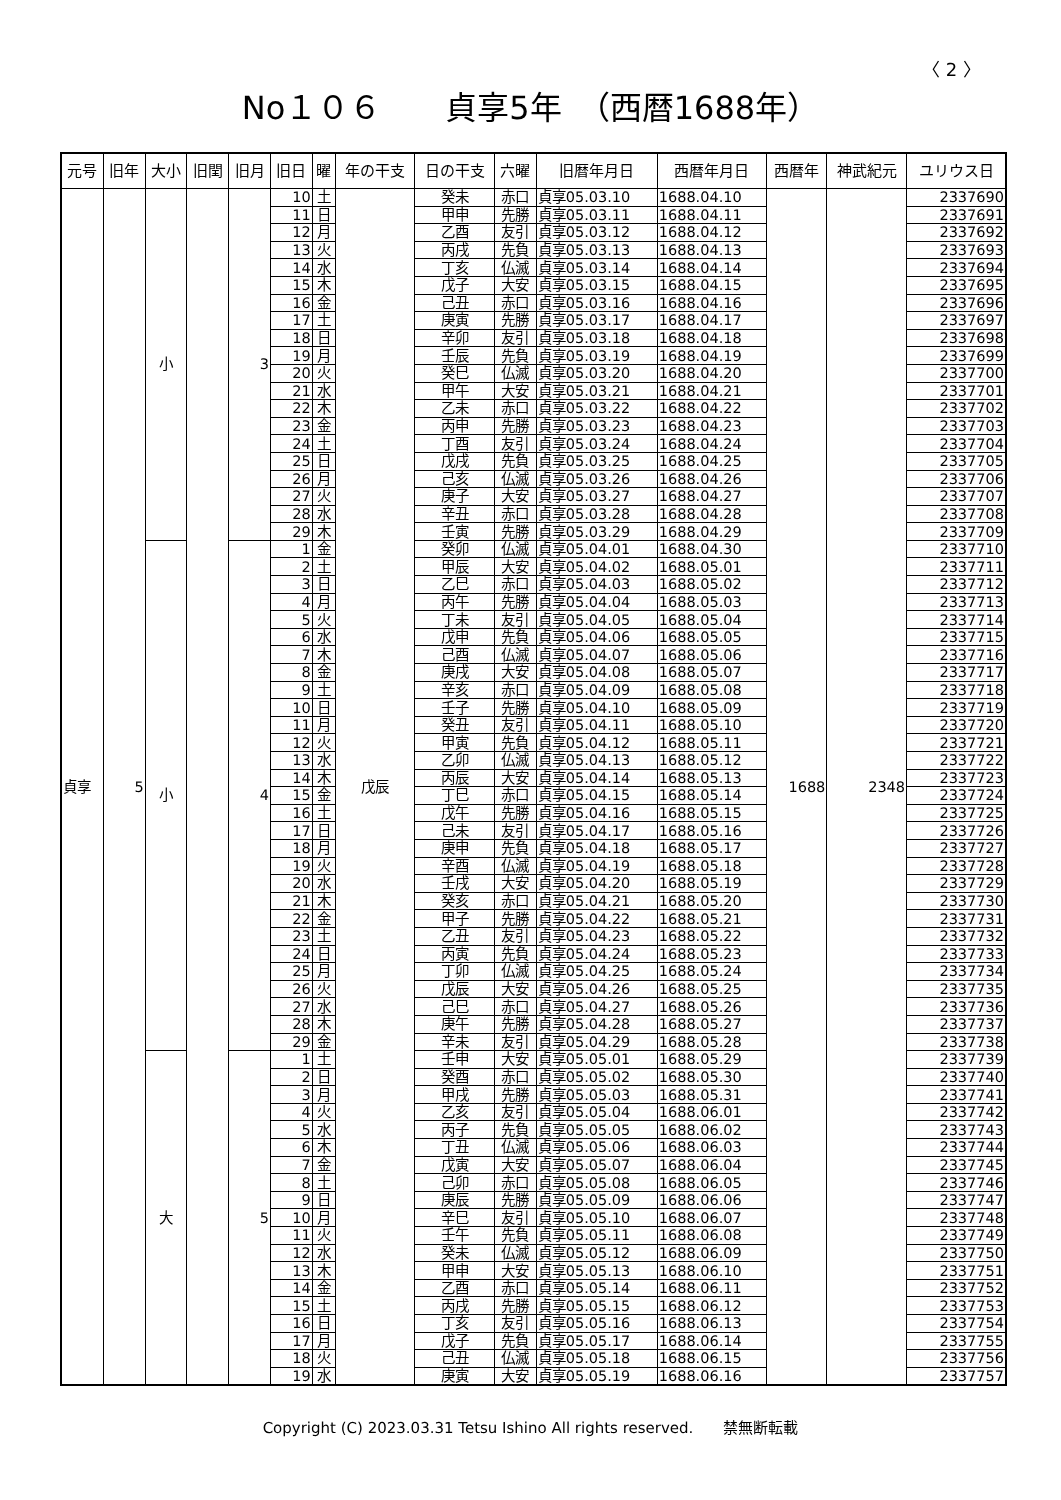〈 2 〉
No１０６　　貞享5年　（西暦1688年）
| 元号 | 旧年 | 大小 | 旧閏 | 旧月 | 旧日 | 曜 | 年の干支 | 日の干支 | 六曜 | 旧暦年月日 | 西暦年月日 | 西暦年 | 神武紀元 | ユリウス日 |
| --- | --- | --- | --- | --- | --- | --- | --- | --- | --- | --- | --- | --- | --- | --- |
| 貞享 | 5 | 小 | | 3 | 10 | 土 | 戊辰 | 癸未 | 赤口 | 貞享05.03.10 | 1688.04.10 | 1688 | 2348 | 2337690 |
| | | | | | 11 | 日 | | 甲申 | 先勝 | 貞享05.03.11 | 1688.04.11 | | | 2337691 |
| | | | | | 12 | 月 | | 乙酉 | 友引 | 貞享05.03.12 | 1688.04.12 | | | 2337692 |
| | | | | | 13 | 火 | | 丙戌 | 先負 | 貞享05.03.13 | 1688.04.13 | | | 2337693 |
| | | | | | 14 | 水 | | 丁亥 | 仏滅 | 貞享05.03.14 | 1688.04.14 | | | 2337694 |
| | | | | | 15 | 木 | | 戊子 | 大安 | 貞享05.03.15 | 1688.04.15 | | | 2337695 |
| | | | | | 16 | 金 | | 己丑 | 赤口 | 貞享05.03.16 | 1688.04.16 | | | 2337696 |
| | | | | | 17 | 土 | | 庚寅 | 先勝 | 貞享05.03.17 | 1688.04.17 | | | 2337697 |
| | | | | | 18 | 日 | | 辛卯 | 友引 | 貞享05.03.18 | 1688.04.18 | | | 2337698 |
| | | | | | 19 | 月 | | 壬辰 | 先負 | 貞享05.03.19 | 1688.04.19 | | | 2337699 |
| | | | | | 20 | 火 | | 癸巳 | 仏滅 | 貞享05.03.20 | 1688.04.20 | | | 2337700 |
| | | | | | 21 | 水 | | 甲午 | 大安 | 貞享05.03.21 | 1688.04.21 | | | 2337701 |
| | | | | | 22 | 木 | | 乙未 | 赤口 | 貞享05.03.22 | 1688.04.22 | | | 2337702 |
| | | | | | 23 | 金 | | 丙申 | 先勝 | 貞享05.03.23 | 1688.04.23 | | | 2337703 |
| | | | | | 24 | 土 | | 丁酉 | 友引 | 貞享05.03.24 | 1688.04.24 | | | 2337704 |
| | | | | | 25 | 日 | | 戊戌 | 先負 | 貞享05.03.25 | 1688.04.25 | | | 2337705 |
| | | | | | 26 | 月 | | 己亥 | 仏滅 | 貞享05.03.26 | 1688.04.26 | | | 2337706 |
| | | | | | 27 | 火 | | 庚子 | 大安 | 貞享05.03.27 | 1688.04.27 | | | 2337707 |
| | | | | | 28 | 水 | | 辛丑 | 赤口 | 貞享05.03.28 | 1688.04.28 | | | 2337708 |
| | | | | | 29 | 木 | | 壬寅 | 先勝 | 貞享05.03.29 | 1688.04.29 | | | 2337709 |
| | | 小 | | 4 | 1 | 金 | | 癸卯 | 仏滅 | 貞享05.04.01 | 1688.04.30 | | | 2337710 |
| | | | | | 2 | 土 | | 甲辰 | 大安 | 貞享05.04.02 | 1688.05.01 | | | 2337711 |
| | | | | | 3 | 日 | | 乙巳 | 赤口 | 貞享05.04.03 | 1688.05.02 | | | 2337712 |
| | | | | | 4 | 月 | | 丙午 | 先勝 | 貞享05.04.04 | 1688.05.03 | | | 2337713 |
| | | | | | 5 | 火 | | 丁未 | 友引 | 貞享05.04.05 | 1688.05.04 | | | 2337714 |
| | | | | | 6 | 水 | | 戊申 | 先負 | 貞享05.04.06 | 1688.05.05 | | | 2337715 |
| | | | | | 7 | 木 | | 己酉 | 仏滅 | 貞享05.04.07 | 1688.05.06 | | | 2337716 |
| | | | | | 8 | 金 | | 庚戌 | 大安 | 貞享05.04.08 | 1688.05.07 | | | 2337717 |
| | | | | | 9 | 土 | | 辛亥 | 赤口 | 貞享05.04.09 | 1688.05.08 | | | 2337718 |
| | | | | | 10 | 日 | | 壬子 | 先勝 | 貞享05.04.10 | 1688.05.09 | | | 2337719 |
| | | | | | 11 | 月 | | 癸丑 | 友引 | 貞享05.04.11 | 1688.05.10 | | | 2337720 |
| | | | | | 12 | 火 | | 甲寅 | 先負 | 貞享05.04.12 | 1688.05.11 | | | 2337721 |
| | | | | | 13 | 水 | | 乙卯 | 仏滅 | 貞享05.04.13 | 1688.05.12 | | | 2337722 |
| | | | | | 14 | 木 | | 丙辰 | 大安 | 貞享05.04.14 | 1688.05.13 | | | 2337723 |
| | | | | | 15 | 金 | | 丁巳 | 赤口 | 貞享05.04.15 | 1688.05.14 | | | 2337724 |
| | | | | | 16 | 土 | | 戊午 | 先勝 | 貞享05.04.16 | 1688.05.15 | | | 2337725 |
| | | | | | 17 | 日 | | 己未 | 友引 | 貞享05.04.17 | 1688.05.16 | | | 2337726 |
| | | | | | 18 | 月 | | 庚申 | 先負 | 貞享05.04.18 | 1688.05.17 | | | 2337727 |
| | | | | | 19 | 火 | | 辛酉 | 仏滅 | 貞享05.04.19 | 1688.05.18 | | | 2337728 |
| | | | | | 20 | 水 | | 壬戌 | 大安 | 貞享05.04.20 | 1688.05.19 | | | 2337729 |
| | | | | | 21 | 木 | | 癸亥 | 赤口 | 貞享05.04.21 | 1688.05.20 | | | 2337730 |
| | | | | | 22 | 金 | | 甲子 | 先勝 | 貞享05.04.22 | 1688.05.21 | | | 2337731 |
| | | | | | 23 | 土 | | 乙丑 | 友引 | 貞享05.04.23 | 1688.05.22 | | | 2337732 |
| | | | | | 24 | 日 | | 丙寅 | 先負 | 貞享05.04.24 | 1688.05.23 | | | 2337733 |
| | | | | | 25 | 月 | | 丁卯 | 仏滅 | 貞享05.04.25 | 1688.05.24 | | | 2337734 |
| | | | | | 26 | 火 | | 戊辰 | 大安 | 貞享05.04.26 | 1688.05.25 | | | 2337735 |
| | | | | | 27 | 水 | | 己巳 | 赤口 | 貞享05.04.27 | 1688.05.26 | | | 2337736 |
| | | | | | 28 | 木 | | 庚午 | 先勝 | 貞享05.04.28 | 1688.05.27 | | | 2337737 |
| | | | | | 29 | 金 | | 辛未 | 友引 | 貞享05.04.29 | 1688.05.28 | | | 2337738 |
| | | 大 | | 5 | 1 | 土 | | 壬申 | 大安 | 貞享05.05.01 | 1688.05.29 | | | 2337739 |
| | | | | | 2 | 日 | | 癸酉 | 赤口 | 貞享05.05.02 | 1688.05.30 | | | 2337740 |
| | | | | | 3 | 月 | | 甲戌 | 先勝 | 貞享05.05.03 | 1688.05.31 | | | 2337741 |
| | | | | | 4 | 火 | | 乙亥 | 友引 | 貞享05.05.04 | 1688.06.01 | | | 2337742 |
| | | | | | 5 | 水 | | 丙子 | 先負 | 貞享05.05.05 | 1688.06.02 | | | 2337743 |
| | | | | | 6 | 木 | | 丁丑 | 仏滅 | 貞享05.05.06 | 1688.06.03 | | | 2337744 |
| | | | | | 7 | 金 | | 戊寅 | 大安 | 貞享05.05.07 | 1688.06.04 | | | 2337745 |
| | | | | | 8 | 土 | | 己卯 | 赤口 | 貞享05.05.08 | 1688.06.05 | | | 2337746 |
| | | | | | 9 | 日 | | 庚辰 | 先勝 | 貞享05.05.09 | 1688.06.06 | | | 2337747 |
| | | | | | 10 | 月 | | 辛巳 | 友引 | 貞享05.05.10 | 1688.06.07 | | | 2337748 |
| | | | | | 11 | 火 | | 壬午 | 先負 | 貞享05.05.11 | 1688.06.08 | | | 2337749 |
| | | | | | 12 | 水 | | 癸未 | 仏滅 | 貞享05.05.12 | 1688.06.09 | | | 2337750 |
| | | | | | 13 | 木 | | 甲申 | 大安 | 貞享05.05.13 | 1688.06.10 | | | 2337751 |
| | | | | | 14 | 金 | | 乙酉 | 赤口 | 貞享05.05.14 | 1688.06.11 | | | 2337752 |
| | | | | | 15 | 土 | | 丙戌 | 先勝 | 貞享05.05.15 | 1688.06.12 | | | 2337753 |
| | | | | | 16 | 日 | | 丁亥 | 友引 | 貞享05.05.16 | 1688.06.13 | | | 2337754 |
| | | | | | 17 | 月 | | 戊子 | 先負 | 貞享05.05.17 | 1688.06.14 | | | 2337755 |
| | | | | | 18 | 火 | | 己丑 | 仏滅 | 貞享05.05.18 | 1688.06.15 | | | 2337756 |
| | | | | | 19 | 水 | | 庚寅 | 大安 | 貞享05.05.19 | 1688.06.16 | | | 2337757 |
Copyright (C) 2023.03.31 Tetsu Ishino All rights reserved.　　禁無断転載